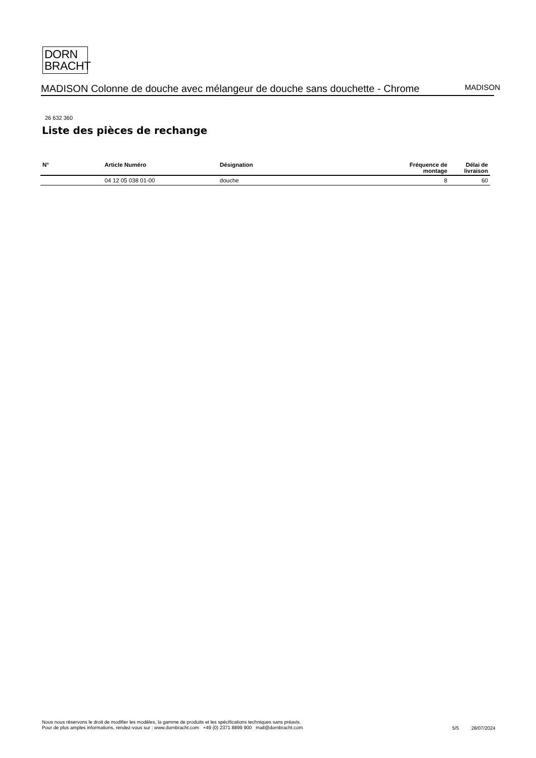DORN
BRACHT
MADISON Colonne de douche avec mélangeur de douche sans douchette - Chrome
MADISON
26 632 360
Liste des pièces de rechange
| N° | Article Numéro | Désignation | Fréquence de montage | Délai de livraison |
| --- | --- | --- | --- | --- |
| | 04 12 05 038 01-00 | douche | 8 | 60 |
Nous nous réservons le droit de modifier les modèles, la gamme de produits et les spécifications techniques sans préavis.
Pour de plus amples informations, rendez-vous sur : www.dornbracht.com +49 (0) 2371 8899 900 mail@dornbracht.com
5/5 28/07/2024